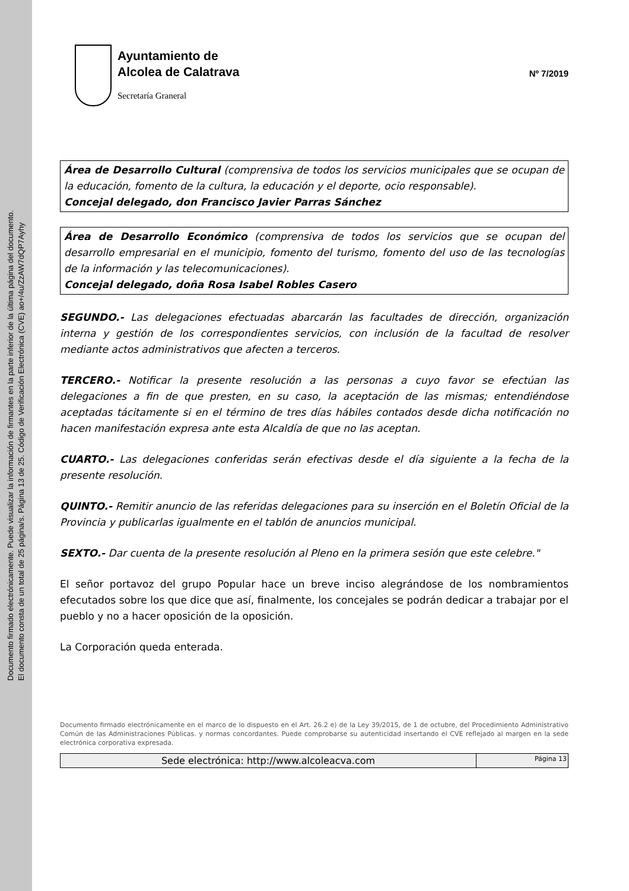Documento firmado electrónicamente. Puede visualizar la información de firmantes en la parte inferior de la última página del documento.
El documento consta de un total de 25 página/s. Página 13 de 25. Código de Verificación Electrónica (CVE) ao+/4u/ZzAW7dQP7Ayhy
Ayuntamiento de
Alcolea de Calatrava
Secretaría Graneral
Nº 7/2019
Área de Desarrollo Cultural (comprensiva de todos los servicios municipales que se ocupan de la educación, fomento de la cultura, la educación y el deporte, ocio responsable).
Concejal delegado, don Francisco Javier Parras Sánchez
Área de Desarrollo Económico (comprensiva de todos los servicios que se ocupan del desarrollo empresarial en el municipio, fomento del turismo, fomento del uso de las tecnologías de la información y las telecomunicaciones).
Concejal delegado, doña Rosa Isabel Robles Casero
SEGUNDO.- Las delegaciones efectuadas abarcarán las facultades de dirección, organización interna y gestión de los correspondientes servicios, con inclusión de la facultad de resolver mediante actos administrativos que afecten a terceros.
TERCERO.- Notificar la presente resolución a las personas a cuyo favor se efectúan las delegaciones a fin de que presten, en su caso, la aceptación de las mismas; entendiéndose aceptadas tácitamente si en el término de tres días hábiles contados desde dicha notificación no hacen manifestación expresa ante esta Alcaldía de que no las aceptan.
CUARTO.- Las delegaciones conferidas serán efectivas desde el día siguiente a la fecha de la presente resolución.
QUINTO.- Remitir anuncio de las referidas delegaciones para su inserción en el Boletín Oficial de la Provincia y publicarlas igualmente en el tablón de anuncios municipal.
SEXTO.- Dar cuenta de la presente resolución al Pleno en la primera sesión que este celebre."
El señor portavoz del grupo Popular hace un breve inciso alegrándose de los nombramientos efecutados sobre los que dice que así, finalmente, los concejales se podrán dedicar a trabajar por el pueblo y no a hacer oposición de la oposición.
La Corporación queda enterada.
Documento firmado electrónicamente en el marco de lo dispuesto en el Art. 26.2 e) de la Ley 39/2015, de 1 de octubre, del Procedimiento Administrativo Común de las Administraciones Públicas. y normas concordantes. Puede comprobarse su autenticidad insertando el CVE reflejado al margen en la sede electrónica corporativa expresada.
Sede electrónica: http://www.alcoleacva.com
Página 13